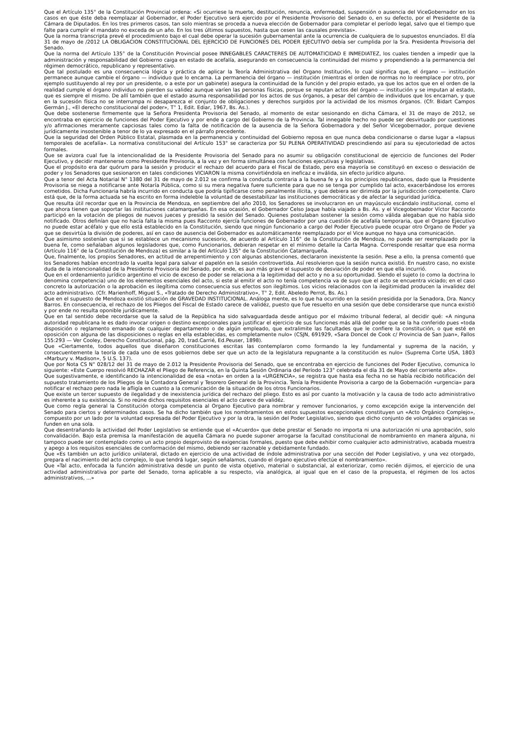Que el Artículo 135° de la Constitución Provincial ordena: «Si ocurriese la muerte, destitución, renuncia, enfermedad, suspensión o ausencia del ViceGobernador en los casos en que éste deba reemplazar al Gobernador, el Poder Ejecutivo será ejercido por el Presidente Provisorio del Senado o, en su defecto, por el Presidente de la Cámara de Diputados. En los tres primeros casos, tan solo mientras se proceda a nueva elección de Gobernador para completar el período legal, salvo que el tiempo que falte para cumplir el mandato no exceda de un año. En los tres últimos supuestos, hasta que cesen las causales previstas».
Que la norma transcripta prevé el procedimiento bajo el cual debe operar la sucesión gubernamental ante la ocurrencia de cualquiera de lo supuestos enunciados. El día 31 de mayo de /2012 LA OBLIGACION CONSTITUCIONAL DEL EJERCICIO DE FUNCIONES DEL PODER EJECUTIVO debía ser cumplida por la Sra. Presidenta Provisoria del Senado.
Que la norma del Artículo 135° de la Constitución Provincial posee INNEGABLES CARACTERES DE AUTOMATICIDAD E INMEDIATEZ, los cuales tienden a impedir que la administración y responsabilidad del Gobierno caiga en estado de acefalía, asegurando en consecuencia la continuidad del mismo y propendiendo a la permanencia del régimen democrático, republicano y representativo.
Que tal postulado es una consecuencia lógica y práctica de aplicar la Teoría Administrativa del Organo Institución, lo cual significa que, el órgano — institución permanece aunque cambie el órgano — individuo que lo encarna. La permanencia del órgano — institución (mientras el orden de normas no lo reemplace por otro, por ejemplo sustituyendo al rey por un presidente, o a este por un gabinete) asegura la continuidad de la función y del propio estado, ya que los actos que en el orden de la realidad cumple el órgano individuo no pierden su validez aunque varíen las personas físicas, porque se reputan actos del órgano — institución y se imputan al estado, que es siempre el mismo. De allí también que el estado asuma responsabilidad por los actos de sus órganos, a pesar del cambio de individuos que los encarnan, y que en la sucesión física no se interrumpa ni desaparezca el conjunto de obligaciones y derechos surgidos por la actividad de los mismos órganos. (Cfr. Bidart Campos Germán J., «El derecho constitucional del poder», T° 1, Edit. Ediar, 1967, Bs. As.).
Que debe sostenerse firmemente que la Señora Presidenta Provisoria del Senado, al momento de estar sesionando en dicha Cámara, el 31 de mayo de 2012, se encontraba en ejercicio de funciones del Poder Ejecutivo y por ende a cargo del Gobierno de la Provincia. Tal innegable hecho no puede ser desvirtuado por cuestiones y/o afirmaciones meramente capciosas tales como la falta de notificación de la ausencia de la Señora Gobernadora y del Señor Vicegobernador, porque deviene jurídicamente insostenible a tenor de lo ya expresado en el párrafo precedente.
Que la seguridad del Orden Público Estatal, plasmada en la permanencia y continuidad del Gobierno reposa en que nunca deba condicionarse o darse lugar a «lapsus temporales de acefalía». La normativa constitucional del Artículo 153° se caracteriza por SU PLENA OPERATIVIDAD prescindiendo así para su ejecutoriedad de actos formales.
Que se avizora cual fue la intencionalidad de la Presidente Provisoria del Senado para no asumir su obligación constitucional de ejercicio de funciones del Poder Ejecutivo, y decidir mantenerse como Presidente Provisoria, a la vez y en forma simultánea con funciones ejecutivas y legislativas.
Que el propósito era dar quórum para la sesión y producir el rechazo del acuerdo para el Fiscal de Estado, pero esa mayoría se constituyó en exceso o desviación de poder y los Senadores que sesionaron en tales condiciones VICIARON la misma convirtiéndola en ineficaz e inválida, sin efecto jurídico alguno.
Que a tenor del Acta Notarial N° 1380 del 31 de mayo de 2.012 se confirma la conducta contraria a la buena fe y a los principios republicanos, dado que la Presidente Provisoria se niega a notificarse ante Notaría Pública, como si su mera negativa fuere suficiente para que no se tenga por cumplido tal acto, exacerbándose los errores cometidos. Dicha Funcionaria habría incurrido en conducta que podría tipificarse como penalmente ilícita, y que debiera ser dirimida por la jurisdicción competente. Claro está que, de la forma actuada se ha escrito en forma indeleble la voluntad de desestabilizar las instituciones democráticas y de afectar la seguridad jurídica.
Que resulta útil recordar que en la Provincia de Mendoza, en septiembre del año 2010, los Senadores se involucraron en un mayúsculo escándalo institucional, como el que ahora tienen que soportar las instituciones catamarqueñas. En esa ocasión, el Gobernador Celso Jaque había viajado a Bs. As. y el Vicegobernador Víctor Racconto participó en la votación de pliegos de nuevos jueces y presidió la sesión del Senado. Quienes postulaban sostener la sesión como válida alegaban que no había sido notificado. Otros definían que no hacía falta la misma pues Racconto ejercía funciones de Gobernador por una cuestión de acefalía temporaria, que el Organo Ejecutivo no puede estar acéfalo y que ello está establecido en la Constitución, siendo que ningún funcionario a cargo del Poder Ejecutivo puede ocupar otro Organo de Poder ya que se desvirtúa la división de poderes, así en caso de ausencia del Gobernador es automáticamente reemplazado por el Vice aunque no haya una comunicación.
Que asimismo sostenían que si se establece un mecanismo sucesorio, de acuerdo al Artículo 116° de la Constitución de Mendoza, no puede ser reemplazado por la buena fe, como señalaban algunos legisladores que, como Funcionarios, debieran respetar en el mínimo detalle la Carta Magna. Corresponde resaltar que esa norma (Artículo 116° de la Constitución de Mendoza) es similar a la del Artículo 135° de la Constitución Catamarqueña.
Que, finalmente, los propios Senadores, en actitud de arrepentimiento y con algunas abstenciones, declararon inexistente la sesión. Pese a ello, la prensa comentó que los Senadores habían encontrado la vuelta legal para salvar el papelón en la sesión controvertida. Así resolvieron que la sesión nunca existió. En nuestro caso, no existe duda de la intencionalidad de la Presidente Provisoria del Senado, por ende, es aun más grave el supuesto de desviación de poder en que ella incurrió.
Que en el ordenamiento jurídico argentino el vicio de exceso de poder se relaciona a la legitimidad del acto y no a su oportunidad. Siendo el sujeto (o como la doctrina lo denomina competencia) uno de los elementos esenciales del acto, si este al emitir el acto no tenía competencia va de suyo que el acto se encuentra viciado; en el caso concreto la autorización o la aprobación es ilegítima como consecuencia sus efectos son ilegítimos. Los vicios relacionados con la ilegitimidad producen la invalidez del acto administrativo. (Cfr. Marienhoff, Miguel S., «Tratado de Derecho Administrativo», T° 2, Edit. Abeledo Perrot, Bs. As.)
Que en el supuesto de Mendoza existió situación de GRAVEDAD INSTITUCIONAL. Análoga mente, es lo que ha ocurrido en la sesión presidida por la Senadora, Dra. Nancy Barros. En consecuencia, el rechazo de los Pliegos del Fiscal de Estado carece de validéz, puesto que fue resuelto en una sesión que debe considerarse que nunca existió y por ende no resulta oponible jurídicamente.
Que en tal sentido debe recordarse que la salud de la República ha sido salvaguardada desde antiguo por el máximo tribunal federal, al decidir qué: «A ninguna autoridad republicana le es dado invocar origen o destino excepcionales para justificar el ejercicio de sus funciones más allá del poder que se la ha conferido pues «toda disposición o reglamento emanado de cualquier departamento o de algún empleado, que extralimite las facultades que le confiere la constitución, o que esté en oposición con alguna de las disposiciones o reglas en ella establecidas, es completamente nulo» (CSJN, 691929, «Sara Doncel de Cook c/ Provincia de San Juan», Fallos 155:293 — Ver Cooley, Derecho Constitucional, pág. 20, trad.Carrié, Ed.Peuser, 1898).
Que «Ciertamente, todos aquellos que diseñaron constituciones escritas las contemplaron como formando la ley fundamental y suprema de la nación, y consecuentemente la teoría de cada uno de esos gobiernos debe ser que un acto de la legislatura repugnante a la constitución es nulo» (Suprema Corte USA, 1803 «Marbury v. Madison», 5 U.S. 137).
Que por Nota CS N° 028/12 del 31 de mayo de 2.012 la Presidente Provisoria del Senado, que se encontraba en ejercicio de funciones del Poder Ejecutivo, comunica lo siguiente: «Este Cuerpo resolvió RECHAZAR el Pliego de Referencia, en la Quinta Sesión Ordinaria del Período 123° celebrada el día 31 de Mayo del corriente año».
Que sugestivamente, e identificando la intencionalidad de esa «nota» en orden a la «URGENCIA», se registra que hasta esa fecha no se había recibido notificación del supuesto tratamiento de los Pliegos de la Contadora General y Tesorero General de la Provincia. Tenía la Presidente Provisoria a cargo de la Gobernación «urgencia» para notificar el rechazo pero nada le afligía en cuanto a la comunicación de la situación de los otros Funcionarios.
Que existe un tercer supuesto de ilegalidad y de inexistencia jurídica del rechazo del pliego. Esto es así por cuanto la motivación y la causa de todo acto administrativo es inherente a su existencia. Si no reúne dichos requisitos esenciales el acto carece de validéz.
Que como regla general la Constitución otorga competencia al Organo Ejecutivo para nombrar y remover funcionarios, y como excepción exige la intervención del Senado para ciertos y determinados casos. Se ha dicho también que los nombramientos en estos supuestos excepcionales constituyen un «Acto Orgánico Complejo», compuesto por un lado por la voluntad expresada del Poder Ejecutivo y por la otra, la sesión del Poder Legislativo, siendo que dicho conjunto de voluntades orgánicas se funden en una sola.
Que desentrañando la actividad del Poder Legislativo se entiende que el «Acuerdo» que debe prestar el Senado no importa ni una autorización ni una aprobación, solo convalidación. Bajo esta premisa la manifestación de aquella Cámara no puede suponer arrogarse la facultad constitucional de nombramiento en manera alguna, ni tampoco puede ser contemplado como un acto propio desprovisto de exigencias formales, puesto que debe exhibir como cualquier acto administrativo, acabada muestra y apego a los requisitos esenciales de conformación del mismo, debiendo ser razonable y debidamente fundado.
Que «Es también un acto jurídico unilateral, dictado en ejercicio de una actividad de índole administrativa por una sección del Poder Legislativo, y una vez otorgado, prepara el nacimiento del acto complejo, lo que tendrá lugar, según señalamos, cuando el órgano ejecutivo efectúe el nombramiento».
Que «Tal acto, enfocada la función administrativa desde un punto de vista objetivo, material o substancial, al exteriorizar, como recién dijimos, el ejercicio de una actividad administrativa por parte del Senado, torna aplicable a su respecto, vía analógica, al igual que en el caso de la propuesta, el régimen de los actos administrativos, ...»